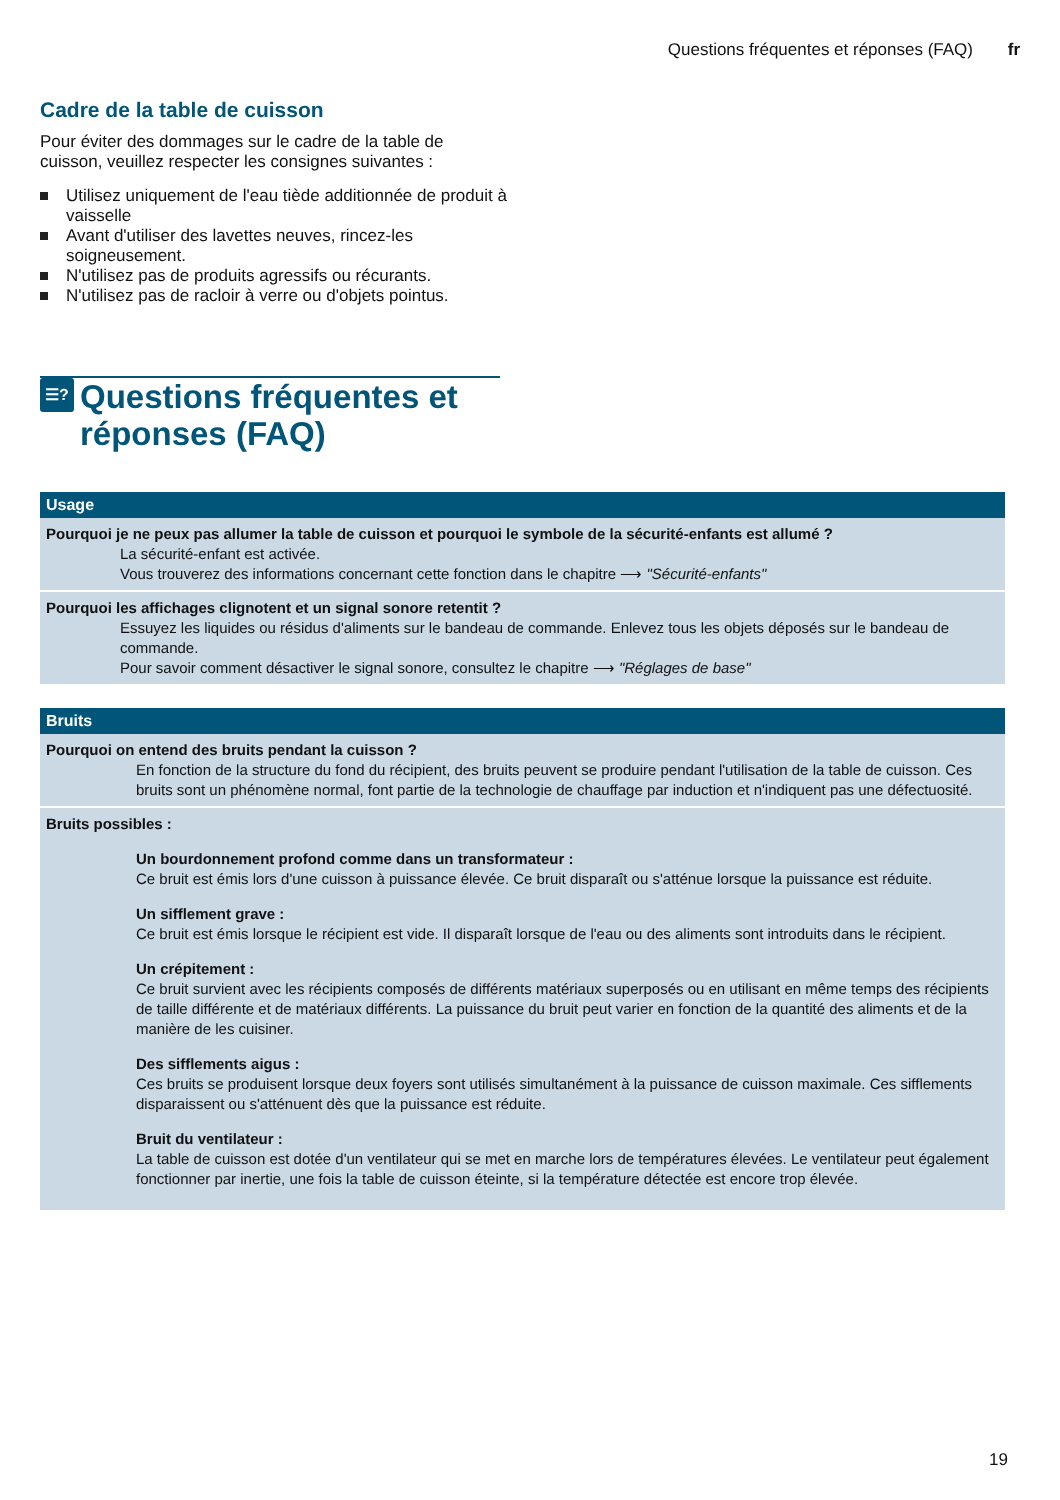Questions fréquentes et réponses (FAQ) fr
Cadre de la table de cuisson
Pour éviter des dommages sur le cadre de la table de cuisson, veuillez respecter les consignes suivantes :
Utilisez uniquement de l'eau tiède additionnée de produit à vaisselle
Avant d'utiliser des lavettes neuves, rincez-les soigneusement.
N'utilisez pas de produits agressifs ou récurants.
N'utilisez pas de racloir à verre ou d'objets pointus.
☰? Questions fréquentes et réponses (FAQ)
| Usage |
| --- |
| Pourquoi je ne peux pas allumer la table de cuisson et pourquoi le symbole de la sécurité-enfants est allumé ? La sécurité-enfant est activée. Vous trouverez des informations concernant cette fonction dans le chapitre ⟶ "Sécurité-enfants" |
| Pourquoi les affichages clignotent et un signal sonore retentit ? Essuyez les liquides ou résidus d'aliments sur le bandeau de commande. Enlevez tous les objets déposés sur le bandeau de commande. Pour savoir comment désactiver le signal sonore, consultez le chapitre ⟶ "Réglages de base" |
| Bruits |
| --- |
| Pourquoi on entend des bruits pendant la cuisson ? En fonction de la structure du fond du récipient, des bruits peuvent se produire pendant l'utilisation de la table de cuisson. Ces bruits sont un phénomène normal, font partie de la technologie de chauffage par induction et n'indiquent pas une défectuosité. |
| Bruits possibles : Un bourdonnement profond comme dans un transformateur : Ce bruit est émis lors d'une cuisson à puissance élevée. Ce bruit disparaît ou s'atténue lorsque la puissance est réduite. Un sifflement grave : Ce bruit est émis lorsque le récipient est vide. Il disparaît lorsque de l'eau ou des aliments sont introduits dans le récipient. Un crépitement : Ce bruit survient avec les récipients composés de différents matériaux superposés ou en utilisant en même temps des récipients de taille différente et de matériaux différents. La puissance du bruit peut varier en fonction de la quantité des aliments et de la manière de les cuisiner. Des sifflements aigus : Ces bruits se produisent lorsque deux foyers sont utilisés simultanément à la puissance de cuisson maximale. Ces sifflements disparaissent ou s'atténuent dès que la puissance est réduite. Bruit du ventilateur : La table de cuisson est dotée d'un ventilateur qui se met en marche lors de températures élevées. Le ventilateur peut également fonctionner par inertie, une fois la table de cuisson éteinte, si la température détectée est encore trop élevée. |
19